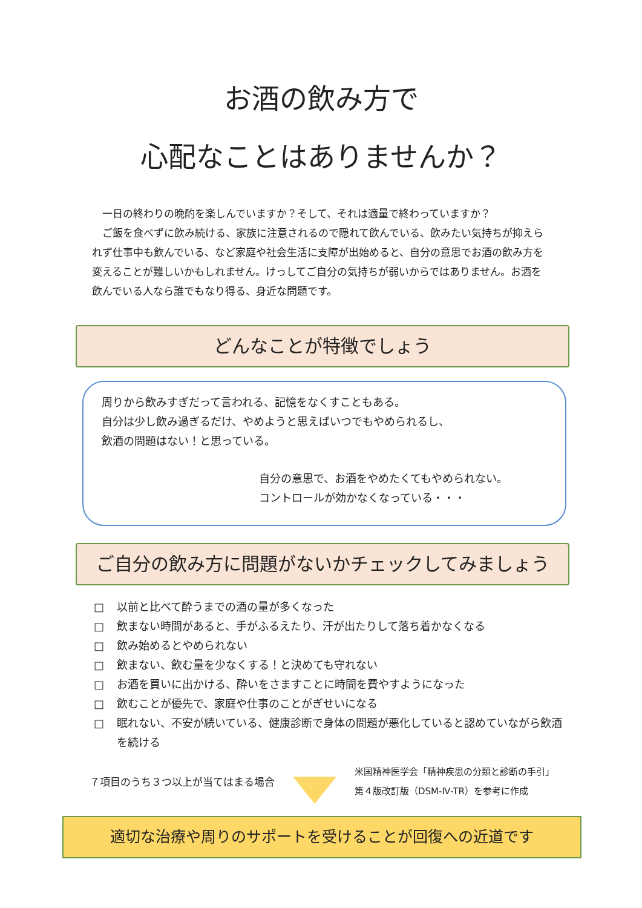お酒の飲み方で
心配なことはありませんか？
　一日の終わりの晩酌を楽しんでいますか？そして、それは適量で終わっていますか？
　ご飯を食べずに飲み続ける、家族に注意されるので隠れて飲んでいる、飲みたい気持ちが抑えられず仕事中も飲んでいる、など家庭や社会生活に支障が出始めると、自分の意思でお酒の飲み方を変えることが難しいかもしれません。けっしてご自分の気持ちが弱いからではありません。お酒を飲んでいる人なら誰でもなり得る、身近な問題です。
どんなことが特徴でしょう
周りから飲みすぎだって言われる、記憶をなくすこともある。
自分は少し飲み過ぎるだけ、やめようと思えばいつでもやめられるし、
飲酒の問題はない！と思っている。
自分の意思で、お酒をやめたくてもやめられない。
コントロールが効かなくなっている・・・
ご自分の飲み方に問題がないかチェックしてみましょう
□ 以前と比べて酔うまでの酒の量が多くなった
□ 飲まない時間があると、手がふるえたり、汗が出たりして落ち着かなくなる
□ 飲み始めるとやめられない
□ 飲まない、飲む量を少なくする！と決めても守れない
□ お酒を買いに出かける、酔いをさますことに時間を費やすようになった
□ 飲むことが優先で、家庭や仕事のことがぎせいになる
□ 眠れない、不安が続いている、健康診断で身体の問題が悪化していると認めていながら飲酒を続ける
７項目のうち３つ以上が当てはまる場合
米国精神医学会「精神疾患の分類と診断の手引」
第４版改訂版（DSM-Ⅳ-TR）を参考に作成
適切な治療や周りのサポートを受けることが回復への近道です